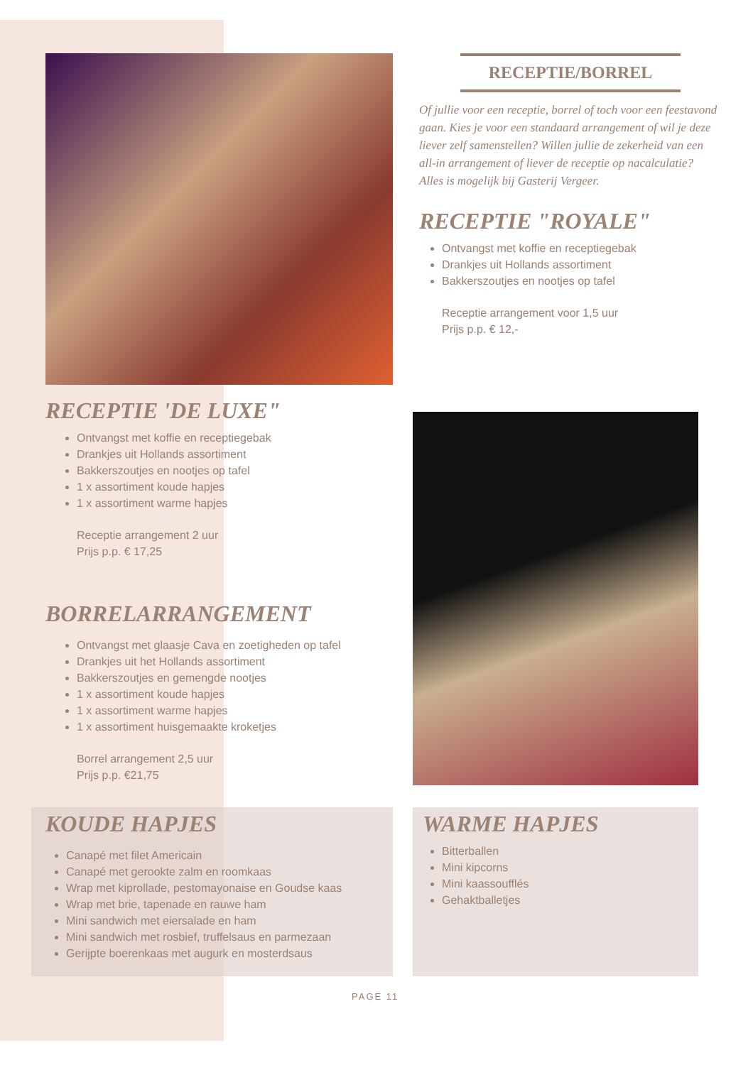RECEPTIE/BORREL
Of jullie voor een receptie, borrel of toch voor een feestavond gaan. Kies je voor een standaard arrangement of wil je deze liever zelf samenstellen? Willen jullie de zekerheid van een all-in arrangement of liever de receptie op nacalculatie? Alles is mogelijk bij Gasterij Vergeer.
RECEPTIE "ROYALE"
Ontvangst met koffie en receptiegebak
Drankjes uit Hollands assortiment
Bakkerszoutjes en nootjes op tafel
Receptie arrangement voor 1,5 uur
Prijs p.p. € 12,-
RECEPTIE 'DE LUXE"
Ontvangst met koffie en receptiegebak
Drankjes uit Hollands assortiment
Bakkerszoutjes en nootjes op tafel
1 x assortiment koude hapjes
1 x assortiment warme hapjes
Receptie arrangement 2 uur
Prijs p.p. € 17,25
BORRELARRANGEMENT
Ontvangst met glaasje Cava en zoetigheden op tafel
Drankjes uit het Hollands assortiment
Bakkerszoutjes en gemengde nootjes
1 x assortiment koude hapjes
1 x assortiment warme hapjes
1 x assortiment huisgemaakte kroketjes
Borrel arrangement 2,5 uur
Prijs p.p. €21,75
KOUDE HAPJES
Canapé met filet Americain
Canapé met gerookte zalm en roomkaas
Wrap met kiprollade, pestomayonaise en Goudse kaas
Wrap met brie, tapenade en rauwe ham
Mini sandwich met eiersalade en ham
Mini sandwich met rosbief, truffelsaus en parmezaan
Gerijpte boerenkaas met augurk en mosterdsaus
WARME HAPJES
Bitterballen
Mini kipcorns
Mini kaassoufflés
Gehaktballetjes
PAGE 11